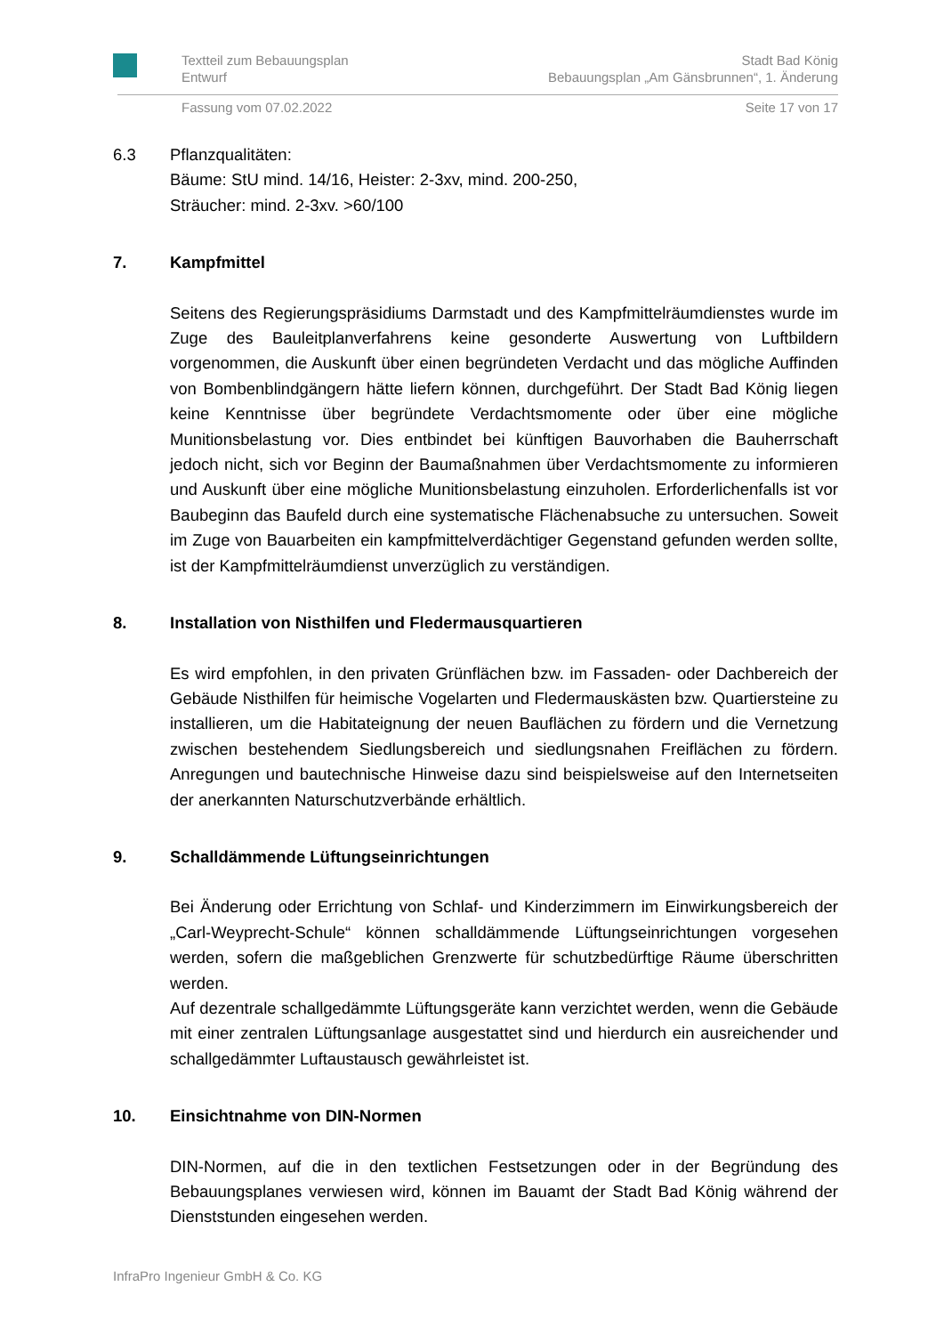Textteil zum Bebauungsplan
Entwurf
Stadt Bad König
Bebauungsplan „Am Gänsbrunnen“, 1. Änderung
Fassung vom 07.02.2022 Seite 17 von 17
6.3 Pflanzqualitäten:
Bäume: StU mind. 14/16, Heister: 2-3xv, mind. 200-250,
Sträucher: mind. 2-3xv. >60/100
7. Kampfmittel
Seitens des Regierungspräsidiums Darmstadt und des Kampfmittelräumdienstes wurde im Zuge des Bauleitplanverfahrens keine gesonderte Auswertung von Luftbildern vorgenommen, die Auskunft über einen begründeten Verdacht und das mögliche Auffinden von Bombenblindgängern hätte liefern können, durchgeführt. Der Stadt Bad König liegen keine Kenntnisse über begründete Verdachtsmomente oder über eine mögliche Munitionsbelastung vor. Dies entbindet bei künftigen Bauvorhaben die Bauherrschaft jedoch nicht, sich vor Beginn der Baumaßnahmen über Verdachtsmomente zu informieren und Auskunft über eine mögliche Munitionsbelastung einzuholen. Erforderlichenfalls ist vor Baubeginn das Baufeld durch eine systematische Flächenabsuche zu untersuchen. Soweit im Zuge von Bauarbeiten ein kampfmittelverdächtiger Gegenstand gefunden werden sollte, ist der Kampfmittelräumdienst unverzüglich zu verständigen.
8. Installation von Nisthilfen und Fledermausquartieren
Es wird empfohlen, in den privaten Grünflächen bzw. im Fassaden- oder Dachbereich der Gebäude Nisthilfen für heimische Vogelarten und Fledermauskästen bzw. Quartiersteine zu installieren, um die Habitateignung der neuen Bauflächen zu fördern und die Vernetzung zwischen bestehendem Siedlungsbereich und siedlungsnahen Freiflächen zu fördern. Anregungen und bautechnische Hinweise dazu sind beispielsweise auf den Internetseiten der anerkannten Naturschutzverbände erhältlich.
9. Schalldämmende Lüftungseinrichtungen
Bei Änderung oder Errichtung von Schlaf- und Kinderzimmern im Einwirkungsbereich der „Carl-Weyprecht-Schule“ können schalldämmende Lüftungseinrichtungen vorgesehen werden, sofern die maßgeblichen Grenzwerte für schutzbedürftige Räume überschritten werden.
Auf dezentrale schallgedämmte Lüftungsgeräte kann verzichtet werden, wenn die Gebäude mit einer zentralen Lüftungsanlage ausgestattet sind und hierdurch ein ausreichender und schallgedämmter Luftaustausch gewährleistet ist.
10. Einsichtnahme von DIN-Normen
DIN-Normen, auf die in den textlichen Festsetzungen oder in der Begründung des Bebauungsplanes verwiesen wird, können im Bauamt der Stadt Bad König während der Dienststunden eingesehen werden.
InfraPro Ingenieur GmbH & Co. KG